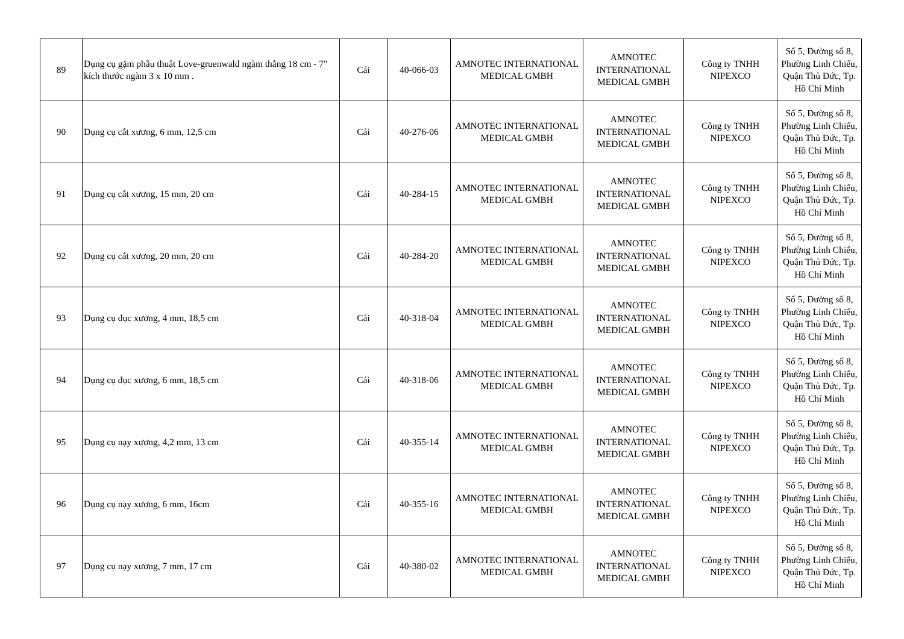| 89 | Dụng cụ gặm phẫu thuật Love-gruenwald ngàm thẳng 18 cm - 7" kích thước ngàm 3 x 10 mm . | Cái | 40-066-03 | AMNOTEC INTERNATIONAL MEDICAL GMBH | AMNOTEC INTERNATIONAL MEDICAL GMBH | Công ty TNHH NIPEXCO | Số 5, Đường số 8, Phường Linh Chiểu, Quận Thủ Đức, Tp. Hồ Chí Minh |
| 90 | Dụng cụ cắt xương, 6 mm, 12,5 cm | Cái | 40-276-06 | AMNOTEC INTERNATIONAL MEDICAL GMBH | AMNOTEC INTERNATIONAL MEDICAL GMBH | Công ty TNHH NIPEXCO | Số 5, Đường số 8, Phường Linh Chiểu, Quận Thủ Đức, Tp. Hồ Chí Minh |
| 91 | Dụng cụ cắt xương, 15 mm, 20 cm | Cái | 40-284-15 | AMNOTEC INTERNATIONAL MEDICAL GMBH | AMNOTEC INTERNATIONAL MEDICAL GMBH | Công ty TNHH NIPEXCO | Số 5, Đường số 8, Phường Linh Chiểu, Quận Thủ Đức, Tp. Hồ Chí Minh |
| 92 | Dụng cụ cắt xương, 20 mm, 20 cm | Cái | 40-284-20 | AMNOTEC INTERNATIONAL MEDICAL GMBH | AMNOTEC INTERNATIONAL MEDICAL GMBH | Công ty TNHH NIPEXCO | Số 5, Đường số 8, Phường Linh Chiểu, Quận Thủ Đức, Tp. Hồ Chí Minh |
| 93 | Dụng cụ đục xương, 4 mm, 18,5 cm | Cái | 40-318-04 | AMNOTEC INTERNATIONAL MEDICAL GMBH | AMNOTEC INTERNATIONAL MEDICAL GMBH | Công ty TNHH NIPEXCO | Số 5, Đường số 8, Phường Linh Chiểu, Quận Thủ Đức, Tp. Hồ Chí Minh |
| 94 | Dụng cụ đục xương, 6 mm, 18,5 cm | Cái | 40-318-06 | AMNOTEC INTERNATIONAL MEDICAL GMBH | AMNOTEC INTERNATIONAL MEDICAL GMBH | Công ty TNHH NIPEXCO | Số 5, Đường số 8, Phường Linh Chiểu, Quận Thủ Đức, Tp. Hồ Chí Minh |
| 95 | Dụng cụ nạy xương, 4,2 mm, 13 cm | Cái | 40-355-14 | AMNOTEC INTERNATIONAL MEDICAL GMBH | AMNOTEC INTERNATIONAL MEDICAL GMBH | Công ty TNHH NIPEXCO | Số 5, Đường số 8, Phường Linh Chiểu, Quận Thủ Đức, Tp. Hồ Chí Minh |
| 96 | Dụng cụ nạy xương, 6 mm, 16cm | Cái | 40-355-16 | AMNOTEC INTERNATIONAL MEDICAL GMBH | AMNOTEC INTERNATIONAL MEDICAL GMBH | Công ty TNHH NIPEXCO | Số 5, Đường số 8, Phường Linh Chiểu, Quận Thủ Đức, Tp. Hồ Chí Minh |
| 97 | Dụng cụ nạy xương, 7 mm, 17 cm | Cái | 40-380-02 | AMNOTEC INTERNATIONAL MEDICAL GMBH | AMNOTEC INTERNATIONAL MEDICAL GMBH | Công ty TNHH NIPEXCO | Số 5, Đường số 8, Phường Linh Chiểu, Quận Thủ Đức, Tp. Hồ Chí Minh |